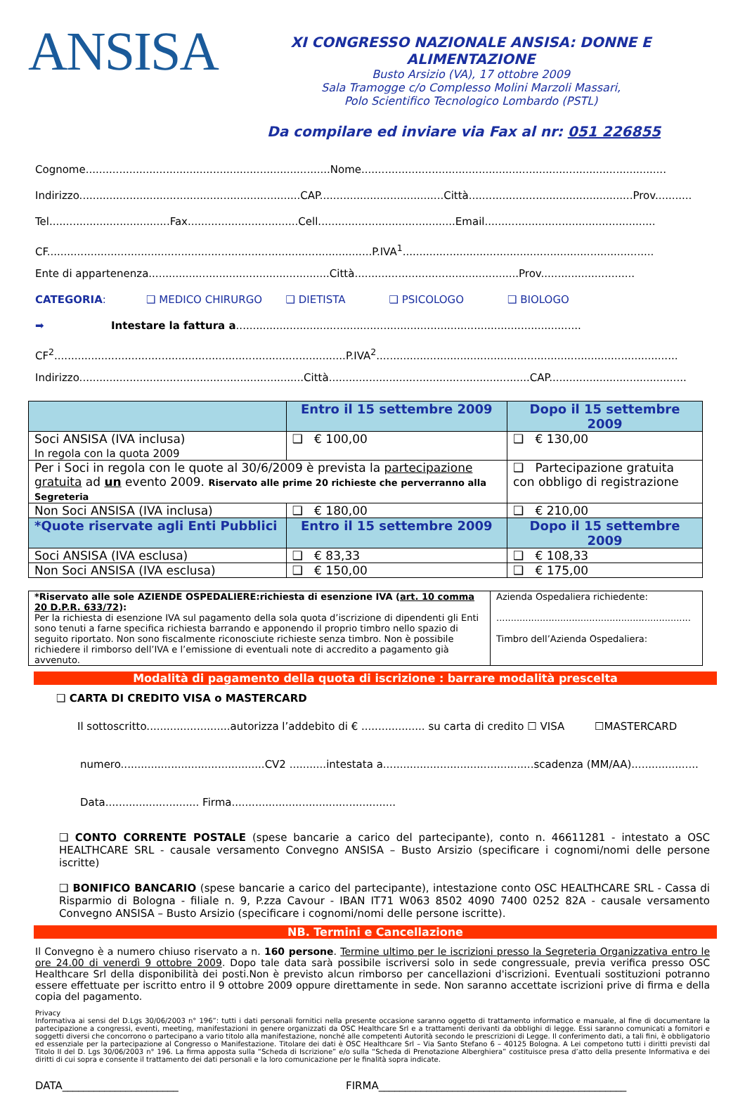ANSISA
XI CONGRESSO NAZIONALE ANSISA: DONNE E ALIMENTAZIONE
Busto Arsizio (VA), 17 ottobre 2009
Sala Tramogge c/o Complesso Molini Marzoli Massari,
Polo Scientifico Tecnologico Lombardo (PSTL)
Da compilare ed inviare via Fax al nr: 051 226855
Cognome.........................................................................Nome...........................................................................................
Indirizzo..................................................................CAP.....................................Città.................................................Prov...........
Tel....................................Fax.................................Cell.........................................Email...................................................
CF.................................................................................................P.IVA<sup>1</sup>...........................................................................
Ente di appartenenza......................................................Città.................................................Prov............................
CATEGORIA: ❑ MEDICO CHIRURGO ❑ DIETISTA ❑ PSICOLOGO ❑ BIOLOGO
➡ Intestare la fattura a.......................................................................................................
CF<sup>2</sup>.......................................................................................P.IVA<sup>2</sup>..........................................................................................
Indirizzo...................................................................Città............................................................CAP.........................................
| | Entro il 15 settembre 2009 | Dopo il 15 settembre 2009 |
| --- | --- | --- |
| Soci ANSISA (IVA inclusa) In regola con la quota 2009 | ❑ € 100,00 | ❑ € 130,00 |
| Per i Soci in regola con le quote al 30/6/2009 è prevista la partecipazione gratuita ad un evento 2009. Riservato alle prime 20 richieste che perverranno alla Segreteria | | ❑ Partecipazione gratuita con obbligo di registrazione |
| Non Soci ANSISA (IVA inclusa) | ❑ € 180,00 | ❑ € 210,00 |
| *Quote riservate agli Enti Pubblici | Entro il 15 settembre 2009 | Dopo il 15 settembre 2009 |
| Soci ANSISA (IVA esclusa) | ❑ € 83,33 | ❑ € 108,33 |
| Non Soci ANSISA (IVA esclusa) | ❑ € 150,00 | ❑ € 175,00 |
| *Riservato alle sole AZIENDE OSPEDALIERE:richiesta di esenzione IVA ( art. 10 comma 20 D.P.R. 633/72 ): Per la richiesta di esenzione IVA sul pagamento della sola quota d’iscrizione di dipendenti gli Enti sono tenuti a farne specifica richiesta barrando e apponendo il proprio timbro nello spazio di seguito riportato. Non sono fiscalmente riconosciute richieste senza timbro. Non è possibile richiedere il rimborso dell’IVA e l’emissione di eventuali note di accredito a pagamento già avvenuto. | Azienda Ospedaliera richiedente: ................................................................... Timbro dell’Azienda Ospedaliera: |
Modalità di pagamento della quota di iscrizione : barrare modalità prescelta
❑ CARTA DI CREDITO VISA o MASTERCARD
Il sottoscritto.........................autorizza l’addebito di € ................... su carta di credito ☐ VISA ☐MASTERCARD
numero...........................................CV2 ...........intestata a.............................................scadenza (MM/AA)....................
Data............................ Firma.................................................
❑ CONTO CORRENTE POSTALE (spese bancarie a carico del partecipante), conto n. 46611281 - intestato a OSC HEALTHCARE SRL - causale versamento Convegno ANSISA – Busto Arsizio (specificare i cognomi/nomi delle persone iscritte)
❑ BONIFICO BANCARIO (spese bancarie a carico del partecipante), intestazione conto OSC HEALTHCARE SRL - Cassa di Risparmio di Bologna - filiale n. 9, P.zza Cavour - IBAN IT71 W063 8502 4090 7400 0252 82A - causale versamento Convegno ANSISA – Busto Arsizio (specificare i cognomi/nomi delle persone iscritte).
NB. Termini e Cancellazione
Il Convegno è a numero chiuso riservato a n. 160 persone. Termine ultimo per le iscrizioni presso la Segreteria Organizzativa entro le ore 24.00 di venerdì 9 ottobre 2009. Dopo tale data sarà possibile iscriversi solo in sede congressuale, previa verifica presso OSC Healthcare Srl della disponibilità dei posti.Non è previsto alcun rimborso per cancellazioni d'iscrizioni. Eventuali sostituzioni potranno essere effettuate per iscritto entro il 9 ottobre 2009 oppure direttamente in sede. Non saranno accettate iscrizioni prive di firma e della copia del pagamento.
Privacy
Informativa ai sensi del D.Lgs 30/06/2003 n° 196”: tutti i dati personali fornitici nella presente occasione saranno oggetto di trattamento informatico e manuale, al fine di documentare la partecipazione a congressi, eventi, meeting, manifestazioni in genere organizzati da OSC Healthcare Srl e a trattamenti derivanti da obblighi di legge. Essi saranno comunicati a fornitori e soggetti diversi che concorrono o partecipano a vario titolo alla manifestazione, nonché alle competenti Autorità secondo le prescrizioni di Legge. Il conferimento dati, a tali fini, è obbligatorio ed essenziale per la partecipazione al Congresso o Manifestazione. Titolare dei dati è OSC Healthcare Srl – Via Santo Stefano 6 – 40125 Bologna. A Lei competono tutti i diritti previsti dal Titolo II del D. Lgs 30/06/2003 n° 196. La firma apposta sulla “Scheda di Iscrizione” e/o sulla “Scheda di Prenotazione Alberghiera” costituisce presa d’atto della presente Informativa e dei diritti di cui sopra e consente il trattamento dei dati personali e la loro comunicazione per le finalità sopra indicate.
DATA______________________ FIRMA_______________________________________________